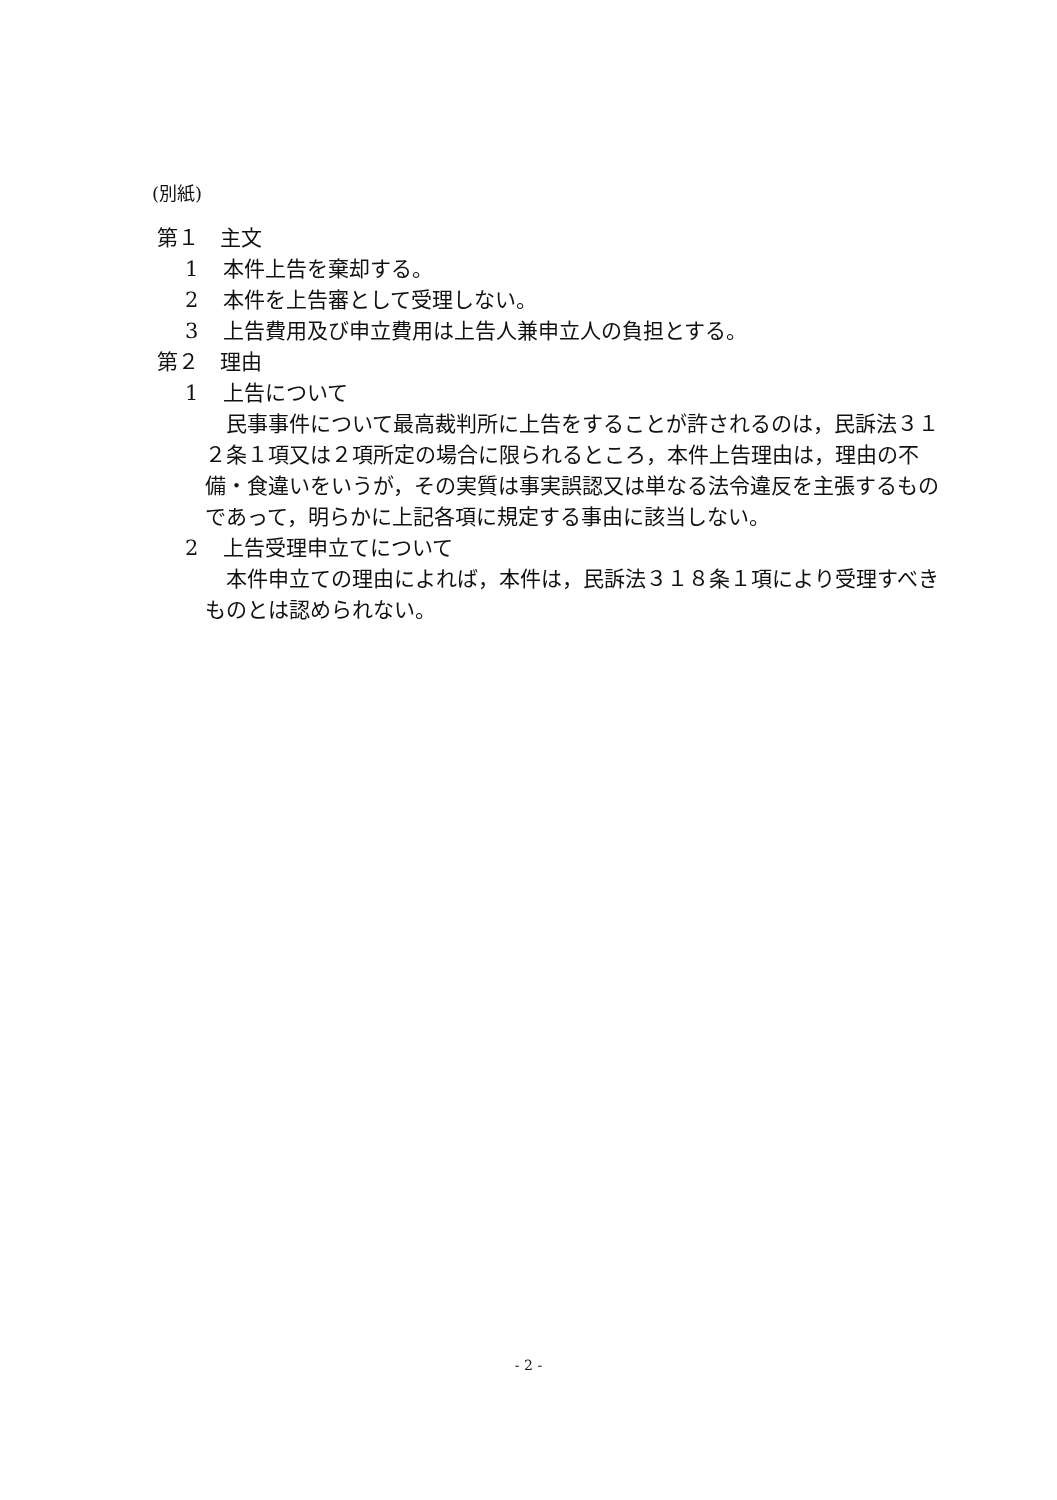(別紙)
第１　主文
1 本件上告を棄却する。
2 本件を上告審として受理しない。
3 上告費用及び申立費用は上告人兼申立人の負担とする。
第２　理由
1 上告について
民事事件について最高裁判所に上告をすることが許されるのは，民訴法３１２条１項又は２項所定の場合に限られるところ，本件上告理由は，理由の不備・食違いをいうが，その実質は事実誤認又は単なる法令違反を主張するものであって，明らかに上記各項に規定する事由に該当しない。
2 上告受理申立てについて
本件申立ての理由によれば，本件は，民訴法３１８条１項により受理すべきものとは認められない。
- 2 -